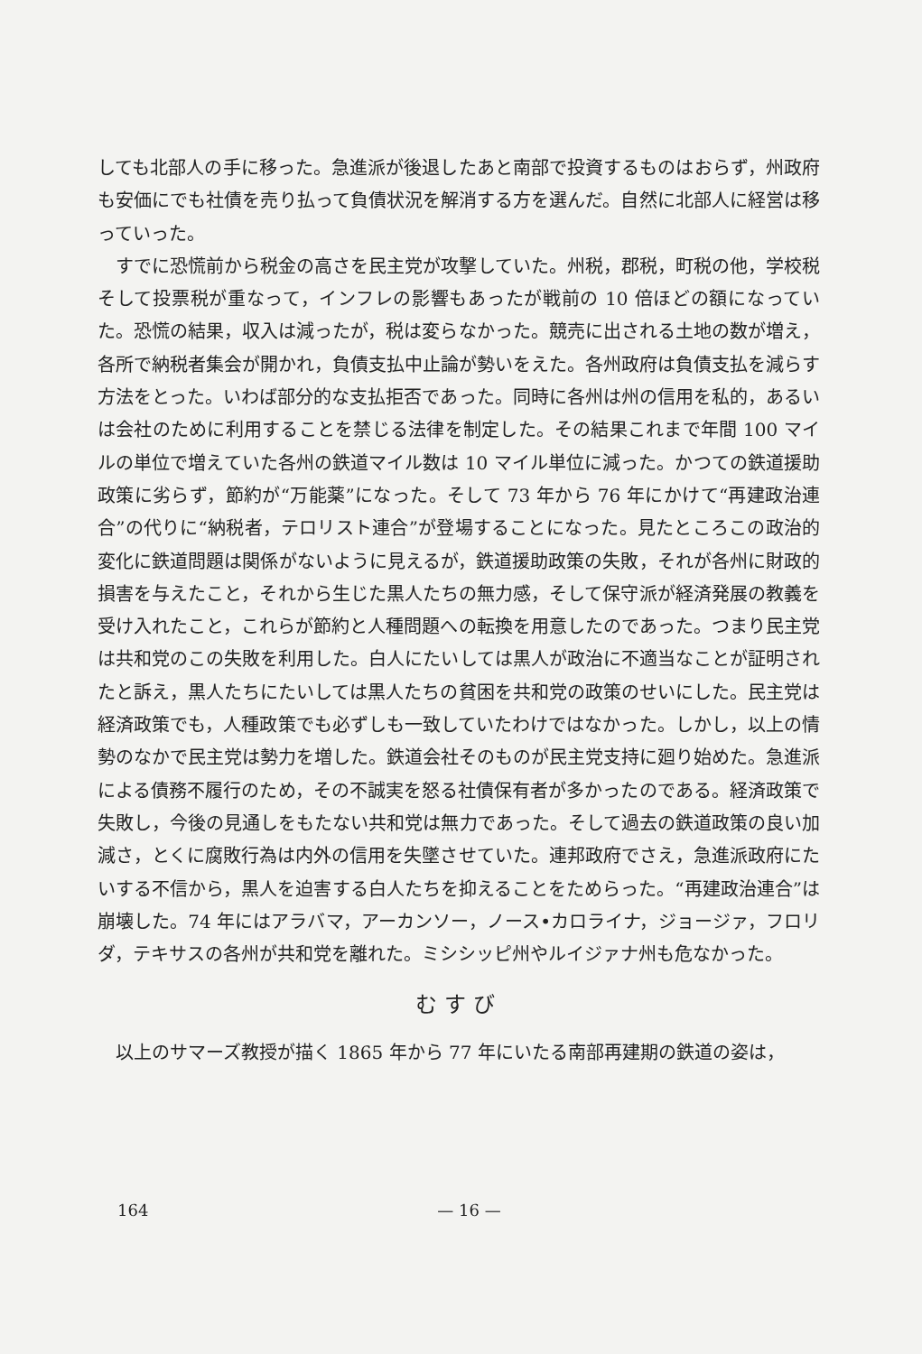しても北部人の手に移った。急進派が後退したあと南部で投資するものはおらず，州政府も安価にでも社債を売り払って負債状況を解消する方を選んだ。自然に北部人に経営は移っていった。
すでに恐慌前から税金の高さを民主党が攻撃していた。州税，郡税，町税の他，学校税そして投票税が重なって，インフレの影響もあったが戦前の 10 倍ほどの額になっていた。恐慌の結果，収入は減ったが，税は変らなかった。競売に出される土地の数が増え，各所で納税者集会が開かれ，負債支払中止論が勢いをえた。各州政府は負債支払を減らす方法をとった。いわば部分的な支払拒否であった。同時に各州は州の信用を私的，あるいは会社のために利用することを禁じる法律を制定した。その結果これまで年間 100 マイルの単位で増えていた各州の鉄道マイル数は 10 マイル単位に減った。かつての鉄道援助政策に劣らず，節約が“万能薬”になった。そして 73 年から 76 年にかけて“再建政治連合”の代りに“納税者，テロリスト連合”が登場することになった。見たところこの政治的変化に鉄道問題は関係がないように見えるが，鉄道援助政策の失敗，それが各州に財政的損害を与えたこと，それから生じた黒人たちの無力感，そして保守派が経済発展の教義を受け入れたこと，これらが節約と人種問題への転換を用意したのであった。つまり民主党は共和党のこの失敗を利用した。白人にたいしては黒人が政治に不適当なことが証明されたと訴え，黒人たちにたいしては黒人たちの貧困を共和党の政策のせいにした。民主党は経済政策でも，人種政策でも必ずしも一致していたわけではなかった。しかし，以上の情勢のなかで民主党は勢力を増した。鉄道会社そのものが民主党支持に廻り始めた。急進派による債務不履行のため，その不誠実を怒る社債保有者が多かったのである。経済政策で失敗し，今後の見通しをもたない共和党は無力であった。そして過去の鉄道政策の良い加減さ，とくに腐敗行為は内外の信用を失墜させていた。連邦政府でさえ，急進派政府にたいする不信から，黒人を迫害する白人たちを抑えることをためらった。“再建政治連合”は崩壊した。74 年にはアラバマ，アーカンソー，ノース•カロライナ，ジョージァ，フロリダ，テキサスの各州が共和党を離れた。ミシシッピ州やルイジァナ州も危なかった。
むすび
以上のサマーズ教授が描く 1865 年から 77 年にいたる南部再建期の鉄道の姿は，
164 — 16 —